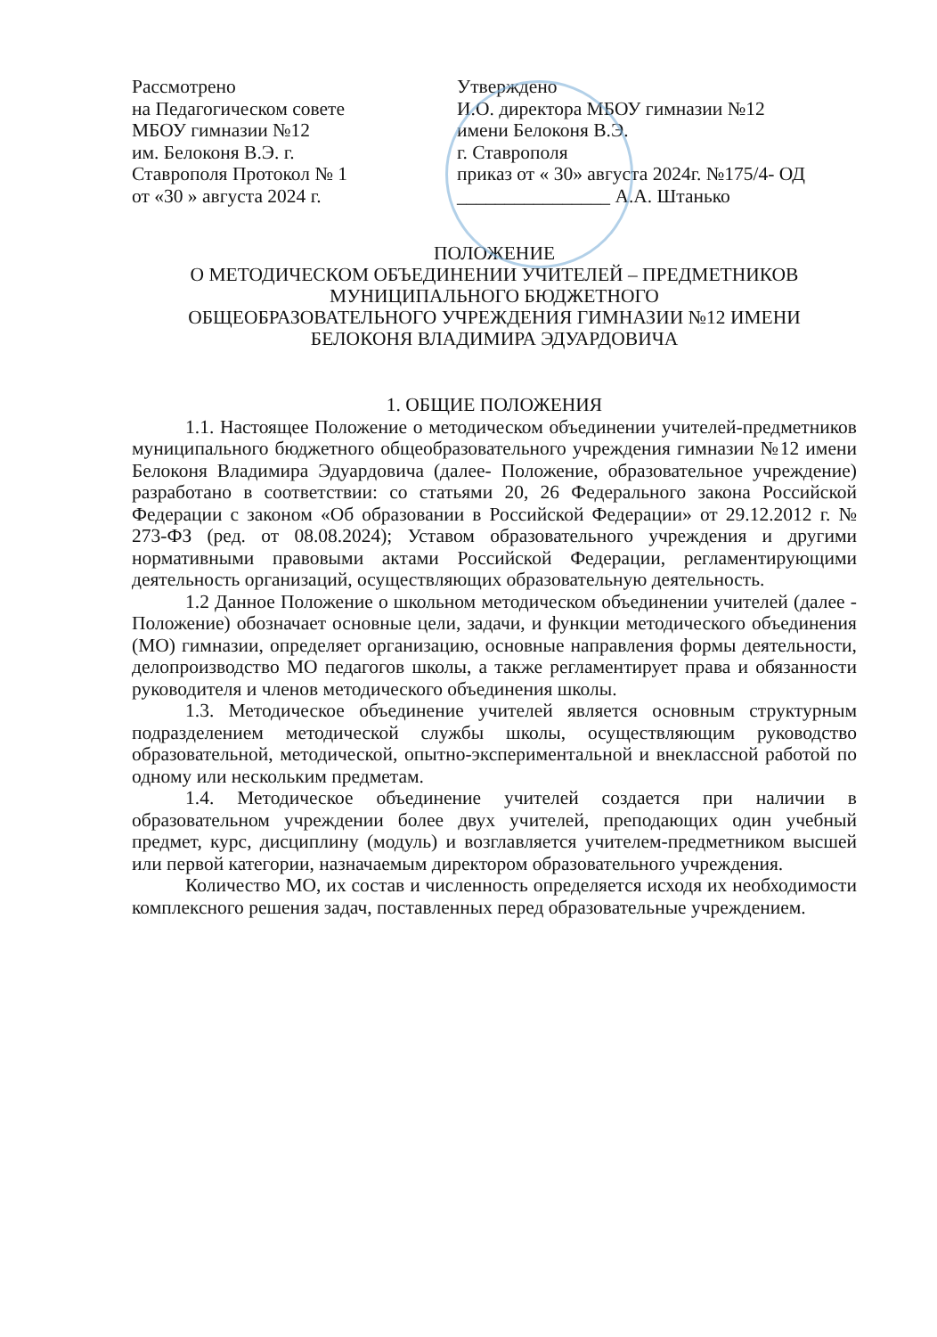Рассмотрено
на Педагогическом совете
МБОУ гимназии №12
им. Белоконя В.Э. г.
Ставрополя Протокол № 1
от «30 » августа 2024 г.
Утверждено
И.О. директора МБОУ гимназии №12
имени Белоконя В.Э.
г. Ставрополя
приказ от « 30» августа 2024г. №175/4- ОД
________________ А.А. Штанько
ПОЛОЖЕНИЕ
О МЕТОДИЧЕСКОМ ОБЪЕДИНЕНИИ УЧИТЕЛЕЙ – ПРЕДМЕТНИКОВ
МУНИЦИПАЛЬНОГО БЮДЖЕТНОГО
ОБЩЕОБРАЗОВАТЕЛЬНОГО УЧРЕЖДЕНИЯ ГИМНАЗИИ №12 ИМЕНИ
БЕЛОКОНЯ ВЛАДИМИРА ЭДУАРДОВИЧА
1. ОБЩИЕ ПОЛОЖЕНИЯ
1.1. Настоящее Положение о методическом объединении учителей-предметников муниципального бюджетного общеобразовательного учреждения гимназии №12 имени Белоконя Владимира Эдуардовича (далее- Положение, образовательное учреждение) разработано в соответствии: со статьями 20, 26 Федерального закона Российской Федерации с законом «Об образовании в Российской Федерации» от 29.12.2012 г. № 273-ФЗ (ред. от 08.08.2024); Уставом образовательного учреждения и другими нормативными правовыми актами Российской Федерации, регламентирующими деятельность организаций, осуществляющих образовательную деятельность.
1.2 Данное Положение о школьном методическом объединении учителей (далее - Положение) обозначает основные цели, задачи, и функции методического объединения (МО) гимназии, определяет организацию, основные направления формы деятельности, делопроизводство МО педагогов школы, а также регламентирует права и обязанности руководителя и членов методического объединения школы.
1.3. Методическое объединение учителей является основным структурным подразделением методической службы школы, осуществляющим руководство образовательной, методической, опытно-экспериментальной и внеклассной работой по одному или нескольким предметам.
1.4. Методическое объединение учителей создается при наличии в образовательном учреждении более двух учителей, преподающих один учебный предмет, курс, дисциплину (модуль) и возглавляется учителем-предметником высшей или первой категории, назначаемым директором образовательного учреждения.
Количество МО, их состав и численность определяется исходя их необходимости комплексного решения задач, поставленных перед образовательные учреждением.